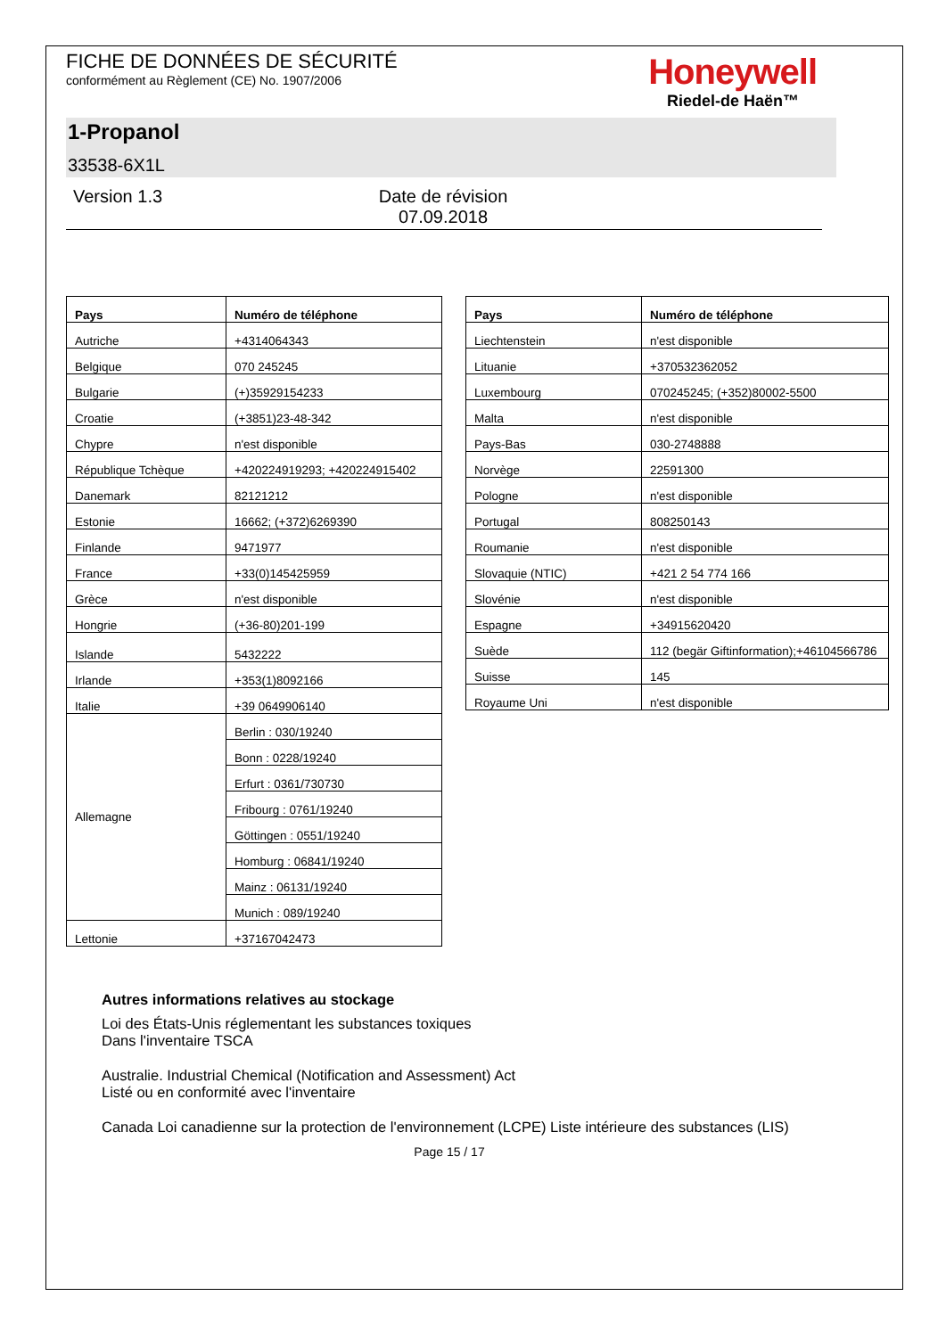FICHE DE DONNÉES DE SÉCURITÉ
conformément au Règlement (CE) No. 1907/2006
Honeywell
Riedel-de Haën™
1-Propanol
33538-6X1L
Version 1.3 Date de révision 07.09.2018
| Pays | Numéro de téléphone |
| --- | --- |
| Autriche | +4314064343 |
| Belgique | 070 245245 |
| Bulgarie | (+)35929154233 |
| Croatie | (+3851)23-48-342 |
| Chypre | n'est disponible |
| République Tchèque | +420224919293; +420224915402 |
| Danemark | 82121212 |
| Estonie | 16662; (+372)6269390 |
| Finlande | 9471977 |
| France | +33(0)145425959 |
| Grèce | n'est disponible |
| Hongrie | (+36-80)201-199 |
| Islande | 5432222 |
| Irlande | +353(1)8092166 |
| Italie | +39 0649906140 |
| Allemagne | Berlin : 030/19240 |
| | Bonn : 0228/19240 |
| | Erfurt : 0361/730730 |
| | Fribourg : 0761/19240 |
| | Göttingen : 0551/19240 |
| | Homburg : 06841/19240 |
| | Mainz : 06131/19240 |
| | Munich : 089/19240 |
| Lettonie | +37167042473 |
| Pays | Numéro de téléphone |
| --- | --- |
| Liechtenstein | n'est disponible |
| Lituanie | +370532362052 |
| Luxembourg | 070245245; (+352)80002-5500 |
| Malta | n'est disponible |
| Pays-Bas | 030-2748888 |
| Norvège | 22591300 |
| Pologne | n'est disponible |
| Portugal | 808250143 |
| Roumanie | n'est disponible |
| Slovaquie (NTIC) | +421 2 54 774 166 |
| Slovénie | n'est disponible |
| Espagne | +34915620420 |
| Suède | 112 (begär Giftinformation);+46104566786 |
| Suisse | 145 |
| Royaume Uni | n'est disponible |
Autres informations relatives au stockage
Loi des États-Unis réglementant les substances toxiques
Dans l'inventaire TSCA
Australie. Industrial Chemical (Notification and Assessment) Act
Listé ou en conformité avec l'inventaire
Canada Loi canadienne sur la protection de l'environnement (LCPE) Liste intérieure des substances (LIS)
Page 15 / 17